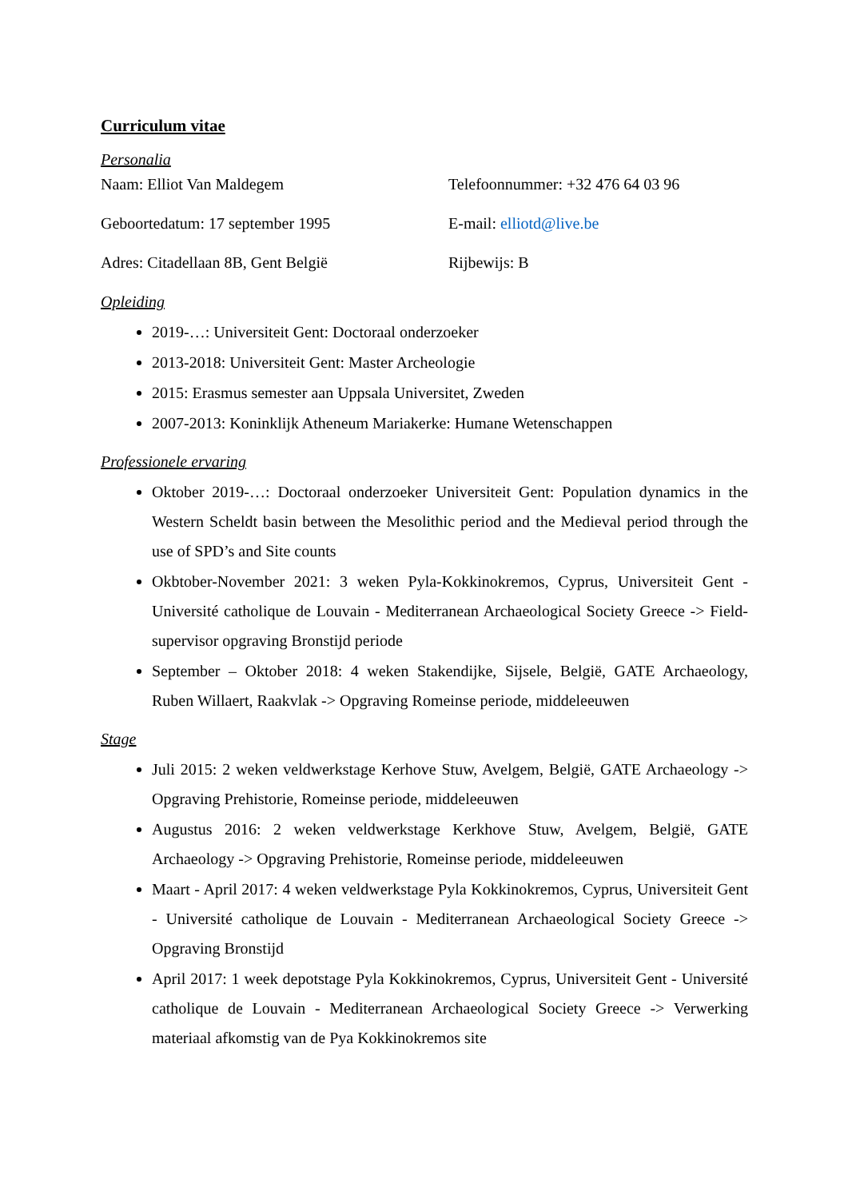Curriculum vitae
Personalia
Naam: Elliot Van Maldegem Telefoonnummer: +32 476 64 03 96
Geboortedatum: 17 september 1995 E-mail: elliotd@live.be
Adres: Citadellaan 8B, Gent België Rijbewijs: B
Opleiding
2019-…: Universiteit Gent: Doctoraal onderzoeker
2013-2018: Universiteit Gent: Master Archeologie
2015: Erasmus semester aan Uppsala Universitet, Zweden
2007-2013: Koninklijk Atheneum Mariakerke: Humane Wetenschappen
Professionele ervaring
Oktober 2019-…: Doctoraal onderzoeker Universiteit Gent: Population dynamics in the Western Scheldt basin between the Mesolithic period and the Medieval period through the use of SPD’s and Site counts
Okbtober-November 2021: 3 weken Pyla-Kokkinokremos, Cyprus, Universiteit Gent - Université catholique de Louvain - Mediterranean Archaeological Society Greece -> Field-supervisor opgraving Bronstijd periode
September – Oktober 2018: 4 weken Stakendijke, Sijsele, België, GATE Archaeology, Ruben Willaert, Raakvlak -> Opgraving Romeinse periode, middeleeuwen
Stage
Juli 2015: 2 weken veldwerkstage Kerhove Stuw, Avelgem, België, GATE Archaeology -> Opgraving Prehistorie, Romeinse periode, middeleeuwen
Augustus 2016: 2 weken veldwerkstage Kerkhove Stuw, Avelgem, België, GATE Archaeology -> Opgraving Prehistorie, Romeinse periode, middeleeuwen
Maart - April 2017: 4 weken veldwerkstage Pyla Kokkinokremos, Cyprus, Universiteit Gent - Université catholique de Louvain - Mediterranean Archaeological Society Greece -> Opgraving Bronstijd
April 2017: 1 week depotstage Pyla Kokkinokremos, Cyprus, Universiteit Gent - Université catholique de Louvain - Mediterranean Archaeological Society Greece -> Verwerking materiaal afkomstig van de Pya Kokkinokremos site